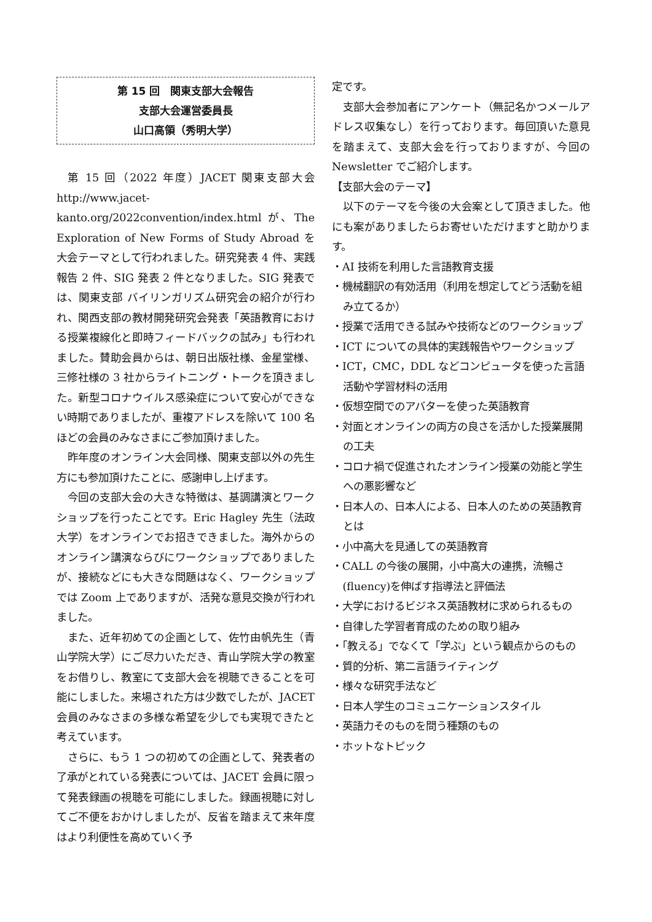第 15 回　関東支部大会報告
支部大会運営委員長
山口高領（秀明大学）
第 15 回（2022 年度）JACET 関東支部大会 http://www.jacet-kanto.org/2022convention/index.html が、The Exploration of New Forms of Study Abroad を大会テーマとして行われました。研究発表 4 件、実践報告 2 件、SIG 発表 2 件となりました。SIG 発表では、関東支部 バイリンガリズム研究会の紹介が行われ、関西支部の教材開発研究会発表「英語教育における授業複線化と即時フィードバックの試み」も行われました。賛助会員からは、朝日出版社様、金星堂様、三修社様の 3 社からライトニング・トークを頂きました。新型コロナウイルス感染症について安心ができない時期でありましたが、重複アドレスを除いて 100 名ほどの会員のみなさまにご参加頂けました。
昨年度のオンライン大会同様、関東支部以外の先生方にも参加頂けたことに、感謝申し上げます。
今回の支部大会の大きな特徴は、基調講演とワークショップを行ったことです。Eric Hagley 先生（法政大学）をオンラインでお招きできました。海外からのオンライン講演ならびにワークショップでありましたが、接続などにも大きな問題はなく、ワークショップでは Zoom 上でありますが、活発な意見交換が行われました。
また、近年初めての企画として、佐竹由帆先生（青山学院大学）にご尽力いただき、青山学院大学の教室をお借りし、教室にて支部大会を視聴できることを可能にしました。来場された方は少数でしたが、JACET 会員のみなさまの多様な希望を少しでも実現できたと考えています。
さらに、もう 1 つの初めての企画として、発表者の了承がとれている発表については、JACET 会員に限って発表録画の視聴を可能にしました。録画視聴に対してご不便をおかけしましたが、反省を踏まえて来年度はより利便性を高めていく予
定です。
支部大会参加者にアンケート（無記名かつメールアドレス収集なし）を行っております。毎回頂いた意見を踏まえて、支部大会を行っておりますが、今回の Newsletter でご紹介します。
【支部大会のテーマ】
以下のテーマを今後の大会案として頂きました。他にも案がありましたらお寄せいただけますと助かります。
・AI 技術を利用した言語教育支援
・機械翻訳の有効活用（利用を想定してどう活動を組み立てるか）
・授業で活用できる試みや技術などのワークショップ
・ICT についての具体的実践報告やワークショップ
・ICT，CMC，DDL などコンピュータを使った言語活動や学習材料の活用
・仮想空間でのアバターを使った英語教育
・対面とオンラインの両方の良さを活かした授業展開の工夫
・コロナ禍で促進されたオンライン授業の効能と学生への悪影響など
・日本人の、日本人による、日本人のための英語教育とは
・小中高大を見通しての英語教育
・CALL の今後の展開，小中高大の連携，流暢さ(fluency)を伸ばす指導法と評価法
・大学におけるビジネス英語教材に求められるもの
・自律した学習者育成のための取り組み
・「教える」でなくて「学ぶ」という観点からのもの
・質的分析、第二言語ライティング
・様々な研究手法など
・日本人学生のコミュニケーションスタイル
・英語力そのものを問う種類のもの
・ホットなトピック